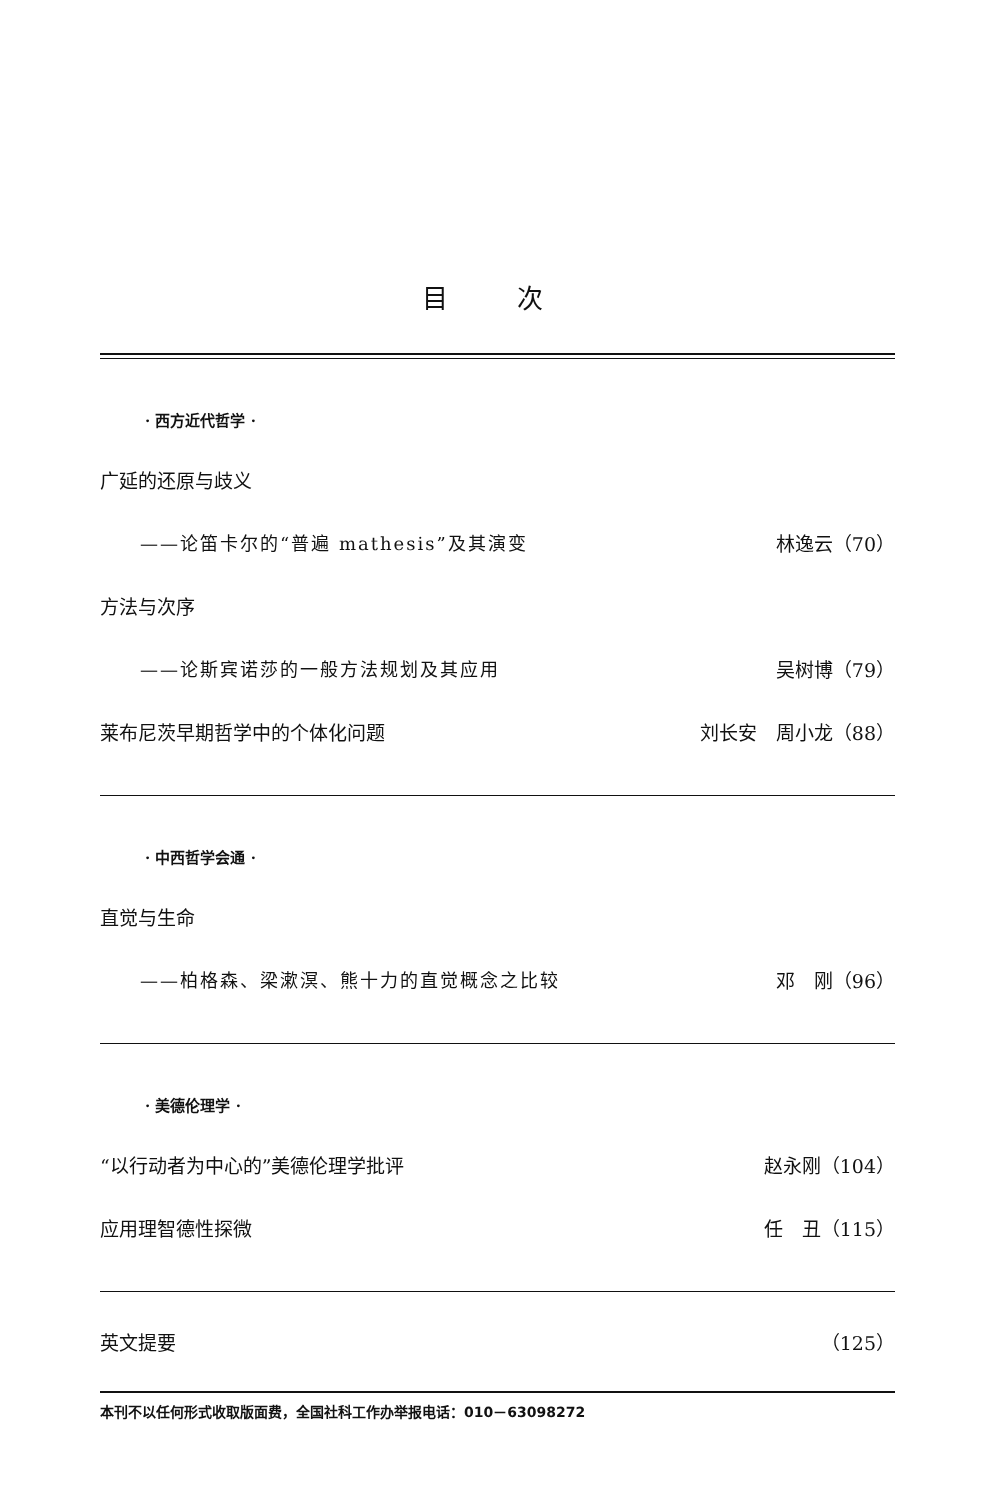目 次
· 西方近代哲学 ·
广延的还原与歧义
——论笛卡尔的“普遍 mathesis”及其演变 林逸云（70）
方法与次序
——论斯宾诺莎的一般方法规划及其应用 吴树博（79）
莱布尼茨早期哲学中的个体化问题 刘长安　周小龙（88）
· 中西哲学会通 ·
直觉与生命
——柏格森、梁漱溟、熊十力的直觉概念之比较 邓　刚（96）
· 美德伦理学 ·
“以行动者为中心的”美德伦理学批评 赵永刚（104）
应用理智德性探微 任　丑（115）
英文提要 （125）
本刊不以任何形式收取版面费，全国社科工作办举报电话：010－63098272